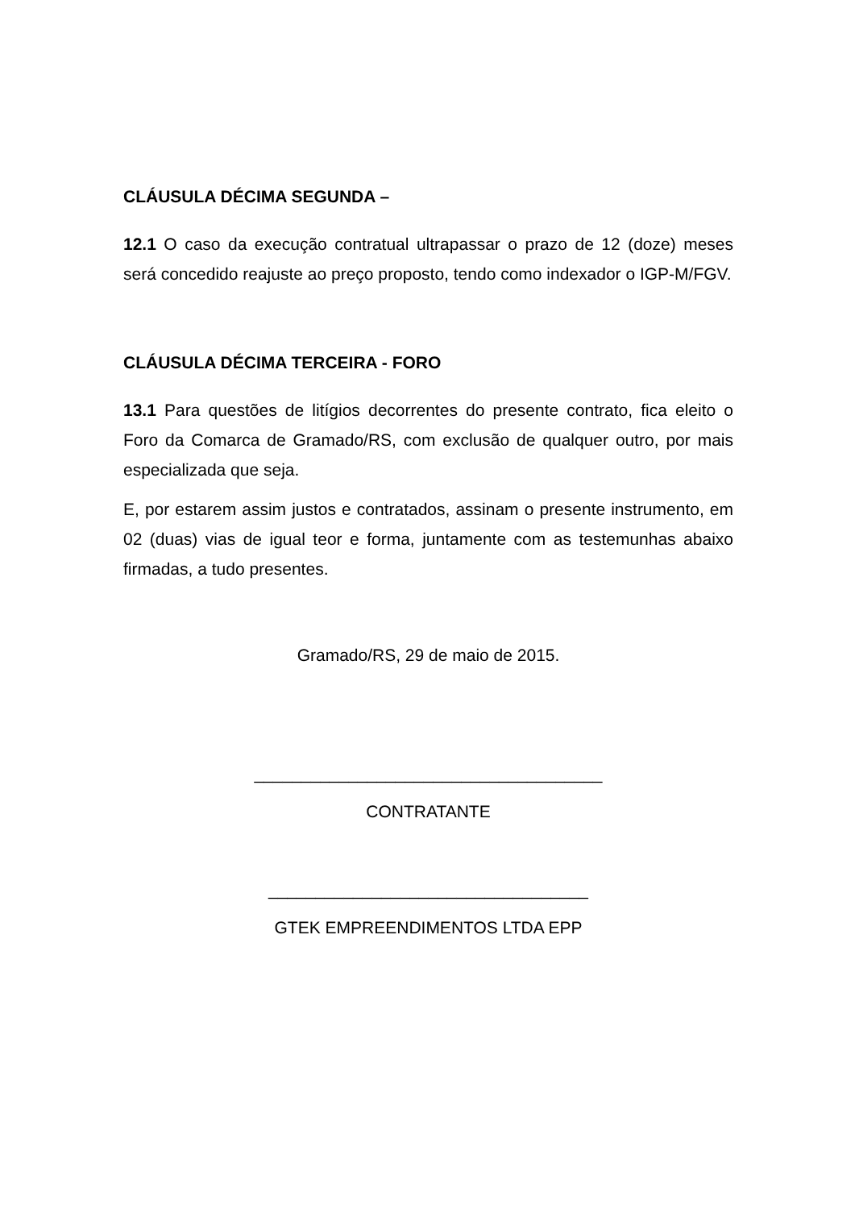CLÁUSULA DÉCIMA SEGUNDA –
12.1 O caso da execução contratual ultrapassar o prazo de 12 (doze) meses será concedido reajuste ao preço proposto, tendo como indexador o IGP-M/FGV.
CLÁUSULA DÉCIMA TERCEIRA - FORO
13.1 Para questões de litígios decorrentes do presente contrato, fica eleito o Foro da Comarca de Gramado/RS, com exclusão de qualquer outro, por mais especializada que seja.
E, por estarem assim justos e contratados, assinam o presente instrumento, em 02 (duas) vias de igual teor e forma, juntamente com as testemunhas abaixo firmadas, a tudo presentes.
Gramado/RS, 29 de maio de 2015.
_____________________________________
CONTRATANTE
__________________________________
GTEK EMPREENDIMENTOS LTDA EPP